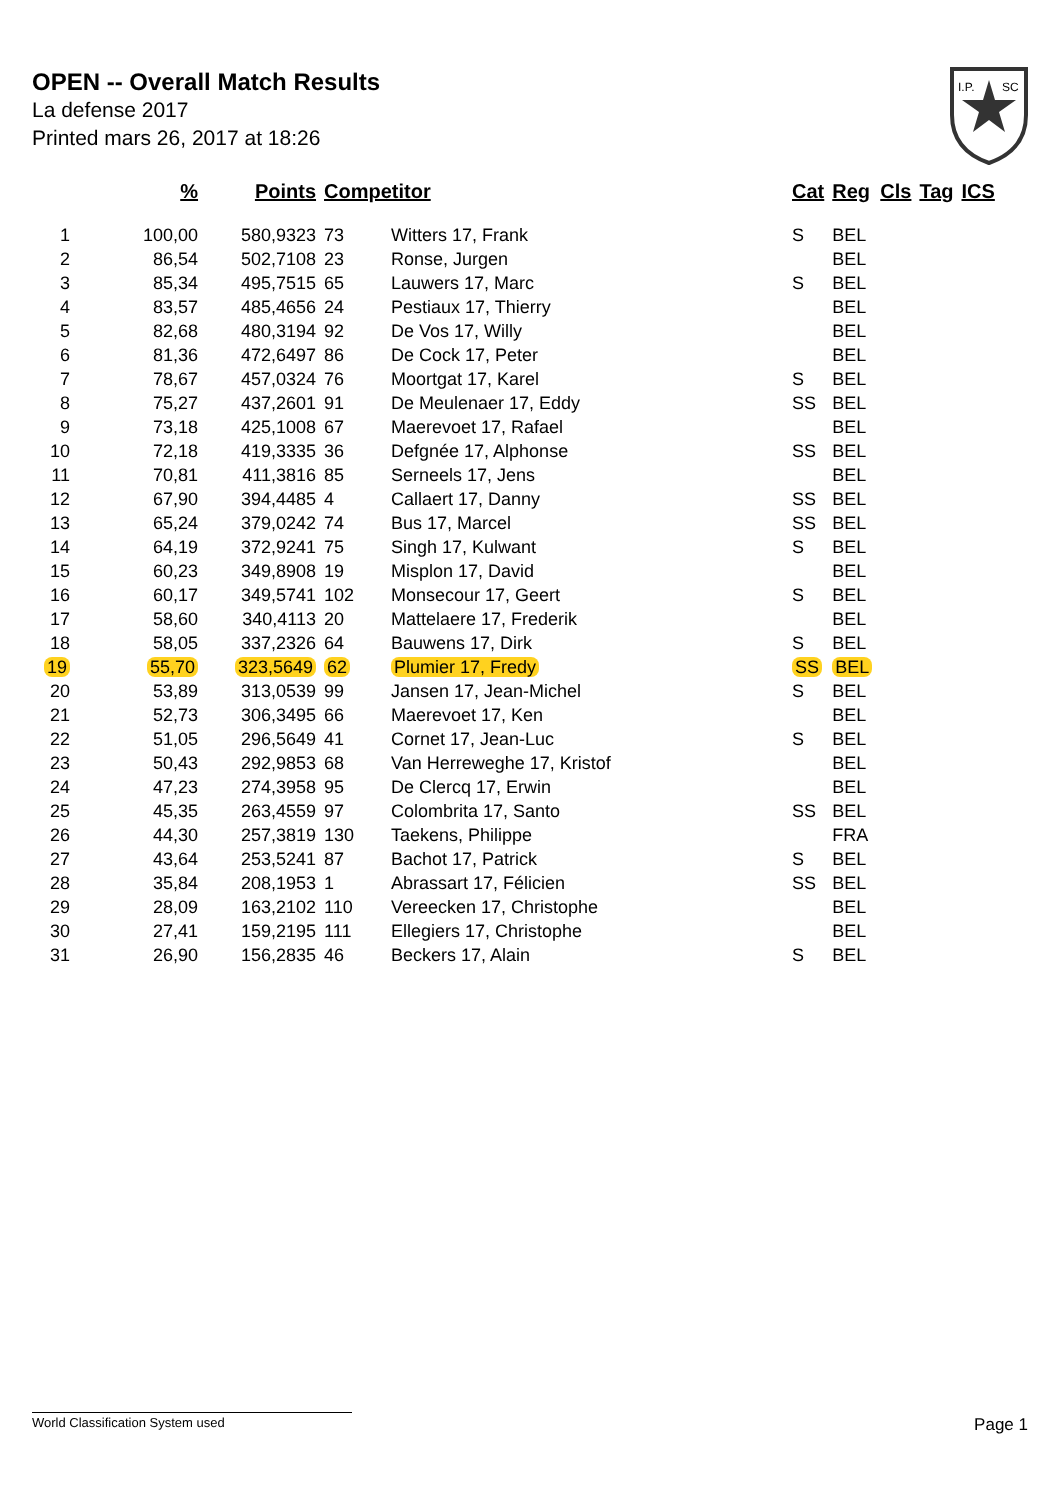OPEN -- Overall Match Results
La defense 2017
Printed mars 26, 2017 at 18:26
I.P.
SC
| | % | Points | Competitor | | Cat | Reg | Cls | Tag | ICS |
| --- | --- | --- | --- | --- | --- | --- | --- | --- | --- |
| 1 | 100,00 | 580,9323 | 73 | Witters 17, Frank | S | BEL | | | |
| 2 | 86,54 | 502,7108 | 23 | Ronse, Jurgen | | BEL | | | |
| 3 | 85,34 | 495,7515 | 65 | Lauwers 17, Marc | S | BEL | | | |
| 4 | 83,57 | 485,4656 | 24 | Pestiaux 17, Thierry | | BEL | | | |
| 5 | 82,68 | 480,3194 | 92 | De Vos 17, Willy | | BEL | | | |
| 6 | 81,36 | 472,6497 | 86 | De Cock 17, Peter | | BEL | | | |
| 7 | 78,67 | 457,0324 | 76 | Moortgat 17, Karel | S | BEL | | | |
| 8 | 75,27 | 437,2601 | 91 | De Meulenaer 17, Eddy | SS | BEL | | | |
| 9 | 73,18 | 425,1008 | 67 | Maerevoet 17, Rafael | | BEL | | | |
| 10 | 72,18 | 419,3335 | 36 | Defgnée 17, Alphonse | SS | BEL | | | |
| 11 | 70,81 | 411,3816 | 85 | Serneels 17, Jens | | BEL | | | |
| 12 | 67,90 | 394,4485 | 4 | Callaert 17, Danny | SS | BEL | | | |
| 13 | 65,24 | 379,0242 | 74 | Bus 17, Marcel | SS | BEL | | | |
| 14 | 64,19 | 372,9241 | 75 | Singh 17, Kulwant | S | BEL | | | |
| 15 | 60,23 | 349,8908 | 19 | Misplon 17, David | | BEL | | | |
| 16 | 60,17 | 349,5741 | 102 | Monsecour 17, Geert | S | BEL | | | |
| 17 | 58,60 | 340,4113 | 20 | Mattelaere 17, Frederik | | BEL | | | |
| 18 | 58,05 | 337,2326 | 64 | Bauwens 17, Dirk | S | BEL | | | |
| 19 | 55,70 | 323,5649 | 62 | Plumier 17, Fredy | SS | BEL | | | |
| 20 | 53,89 | 313,0539 | 99 | Jansen 17, Jean-Michel | S | BEL | | | |
| 21 | 52,73 | 306,3495 | 66 | Maerevoet 17, Ken | | BEL | | | |
| 22 | 51,05 | 296,5649 | 41 | Cornet 17, Jean-Luc | S | BEL | | | |
| 23 | 50,43 | 292,9853 | 68 | Van Herreweghe 17, Kristof | | BEL | | | |
| 24 | 47,23 | 274,3958 | 95 | De Clercq 17, Erwin | | BEL | | | |
| 25 | 45,35 | 263,4559 | 97 | Colombrita 17, Santo | SS | BEL | | | |
| 26 | 44,30 | 257,3819 | 130 | Taekens, Philippe | | FRA | | | |
| 27 | 43,64 | 253,5241 | 87 | Bachot 17, Patrick | S | BEL | | | |
| 28 | 35,84 | 208,1953 | 1 | Abrassart 17, Félicien | SS | BEL | | | |
| 29 | 28,09 | 163,2102 | 110 | Vereecken 17, Christophe | | BEL | | | |
| 30 | 27,41 | 159,2195 | 111 | Ellegiers 17, Christophe | | BEL | | | |
| 31 | 26,90 | 156,2835 | 46 | Beckers 17, Alain | S | BEL | | | |
World Classification System used Page 1